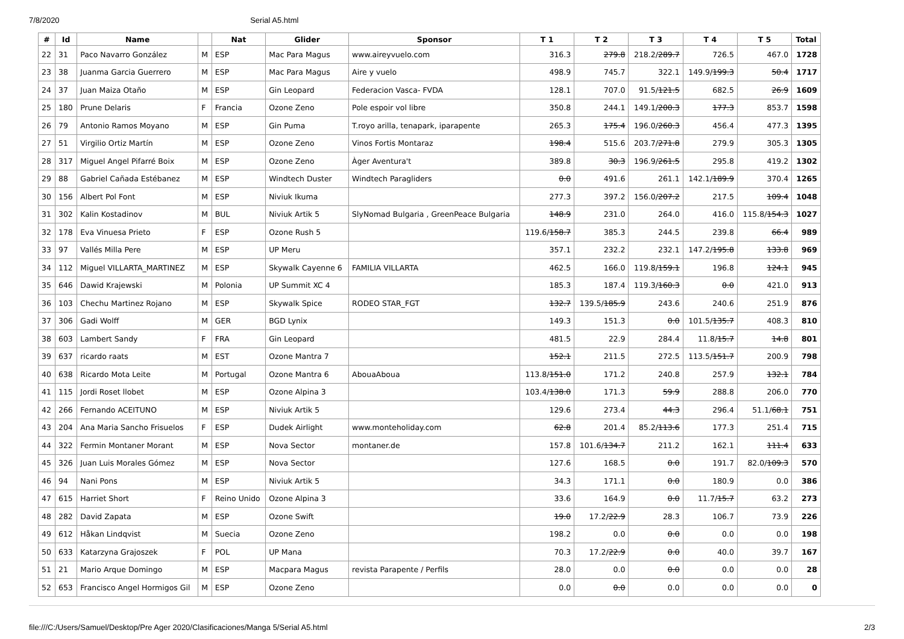7/8/2020 Serial A5.html
| # | Id | Name | | Nat | Glider | Sponsor | T 1 | T 2 | T 3 | T 4 | T 5 | Total |
| --- | --- | --- | --- | --- | --- | --- | --- | --- | --- | --- | --- | --- |
| 22 | 31 | Paco Navarro González | M | ESP | Mac Para Magus | www.aireyvuelo.com | 316.3 | 279.8 | 218.2/ 289.7 | 726.5 | 467.0 | 1728 |
| 23 | 38 | Juanma Garcia Guerrero | M | ESP | Mac Para Magus | Aire y vuelo | 498.9 | 745.7 | 322.1 | 149.9/ 199.3 | 50.4 | 1717 |
| 24 | 37 | Juan Maiza Otaño | M | ESP | Gin Leopard | Federacion Vasca- FVDA | 128.1 | 707.0 | 91.5/ 121.5 | 682.5 | 26.9 | 1609 |
| 25 | 180 | Prune Delaris | F | Francia | Ozone Zeno | Pole espoir vol libre | 350.8 | 244.1 | 149.1/ 200.3 | 177.3 | 853.7 | 1598 |
| 26 | 79 | Antonio Ramos Moyano | M | ESP | Gin Puma | T.royo arilla, tenapark, iparapente | 265.3 | 175.4 | 196.0/ 260.3 | 456.4 | 477.3 | 1395 |
| 27 | 51 | Virgilio Ortiz Martín | M | ESP | Ozone Zeno | Vinos Fortis Montaraz | 198.4 | 515.6 | 203.7/ 271.8 | 279.9 | 305.3 | 1305 |
| 28 | 317 | Miguel Angel Pifarré Boix | M | ESP | Ozone Zeno | Àger Aventura't | 389.8 | 30.3 | 196.9/ 261.5 | 295.8 | 419.2 | 1302 |
| 29 | 88 | Gabriel Cañada Estébanez | M | ESP | Windtech Duster | Windtech Paragliders | 0.0 | 491.6 | 261.1 | 142.1/ 189.9 | 370.4 | 1265 |
| 30 | 156 | Albert Pol Font | M | ESP | Niviuk Ikuma | | 277.3 | 397.2 | 156.0/ 207.2 | 217.5 | 109.4 | 1048 |
| 31 | 302 | Kalin Kostadinov | M | BUL | Niviuk Artik 5 | SlyNomad Bulgaria , GreenPeace Bulgaria | 148.9 | 231.0 | 264.0 | 416.0 | 115.8/ 154.3 | 1027 |
| 32 | 178 | Eva Vinuesa Prieto | F | ESP | Ozone Rush 5 | | 119.6/ 158.7 | 385.3 | 244.5 | 239.8 | 66.4 | 989 |
| 33 | 97 | Vallés Milla Pere | M | ESP | UP Meru | | 357.1 | 232.2 | 232.1 | 147.2/ 195.8 | 133.8 | 969 |
| 34 | 112 | Miguel VILLARTA_MARTINEZ | M | ESP | Skywalk Cayenne 6 | FAMILIA VILLARTA | 462.5 | 166.0 | 119.8/ 159.1 | 196.8 | 124.1 | 945 |
| 35 | 646 | Dawid Krajewski | M | Polonia | UP Summit XC 4 | | 185.3 | 187.4 | 119.3/ 160.3 | 0.0 | 421.0 | 913 |
| 36 | 103 | Chechu Martinez Rojano | M | ESP | Skywalk Spice | RODEO STAR_FGT | 132.7 | 139.5/ 185.9 | 243.6 | 240.6 | 251.9 | 876 |
| 37 | 306 | Gadi Wolff | M | GER | BGD Lynix | | 149.3 | 151.3 | 0.0 | 101.5/ 135.7 | 408.3 | 810 |
| 38 | 603 | Lambert Sandy | F | FRA | Gin Leopard | | 481.5 | 22.9 | 284.4 | 11.8/ 15.7 | 14.8 | 801 |
| 39 | 637 | ricardo raats | M | EST | Ozone Mantra 7 | | 152.1 | 211.5 | 272.5 | 113.5/ 151.7 | 200.9 | 798 |
| 40 | 638 | Ricardo Mota Leite | M | Portugal | Ozone Mantra 6 | AbouaAboua | 113.8/ 151.0 | 171.2 | 240.8 | 257.9 | 132.1 | 784 |
| 41 | 115 | Jordi Roset llobet | M | ESP | Ozone Alpina 3 | | 103.4/ 138.0 | 171.3 | 59.9 | 288.8 | 206.0 | 770 |
| 42 | 266 | Fernando ACEITUNO | M | ESP | Niviuk Artik 5 | | 129.6 | 273.4 | 44.3 | 296.4 | 51.1/ 68.1 | 751 |
| 43 | 204 | Ana Maria Sancho Frisuelos | F | ESP | Dudek Airlight | www.monteholiday.com | 62.8 | 201.4 | 85.2/ 113.6 | 177.3 | 251.4 | 715 |
| 44 | 322 | Fermin Montaner Morant | M | ESP | Nova Sector | montaner.de | 157.8 | 101.6/ 134.7 | 211.2 | 162.1 | 111.4 | 633 |
| 45 | 326 | Juan Luis Morales Gómez | M | ESP | Nova Sector | | 127.6 | 168.5 | 0.0 | 191.7 | 82.0/ 109.3 | 570 |
| 46 | 94 | Nani Pons | M | ESP | Niviuk Artik 5 | | 34.3 | 171.1 | 0.0 | 180.9 | 0.0 | 386 |
| 47 | 615 | Harriet Short | F | Reino Unido | Ozone Alpina 3 | | 33.6 | 164.9 | 0.0 | 11.7/ 15.7 | 63.2 | 273 |
| 48 | 282 | David Zapata | M | ESP | Ozone Swift | | 19.0 | 17.2/ 22.9 | 28.3 | 106.7 | 73.9 | 226 |
| 49 | 612 | Håkan Lindqvist | M | Suecia | Ozone Zeno | | 198.2 | 0.0 | 0.0 | 0.0 | 0.0 | 198 |
| 50 | 633 | Katarzyna Grajoszek | F | POL | UP Mana | | 70.3 | 17.2/ 22.9 | 0.0 | 40.0 | 39.7 | 167 |
| 51 | 21 | Mario Arque Domingo | M | ESP | Macpara Magus | revista Parapente / Perfils | 28.0 | 0.0 | 0.0 | 0.0 | 0.0 | 28 |
| 52 | 653 | Francisco Angel Hormigos Gil | M | ESP | Ozone Zeno | | 0.0 | 0.0 | 0.0 | 0.0 | 0.0 | 0 |
file:///C:/Users/Samuel/Desktop/Pre Ager 2020/Clasificaciones/Manga 5/Serial A5.html 2/3